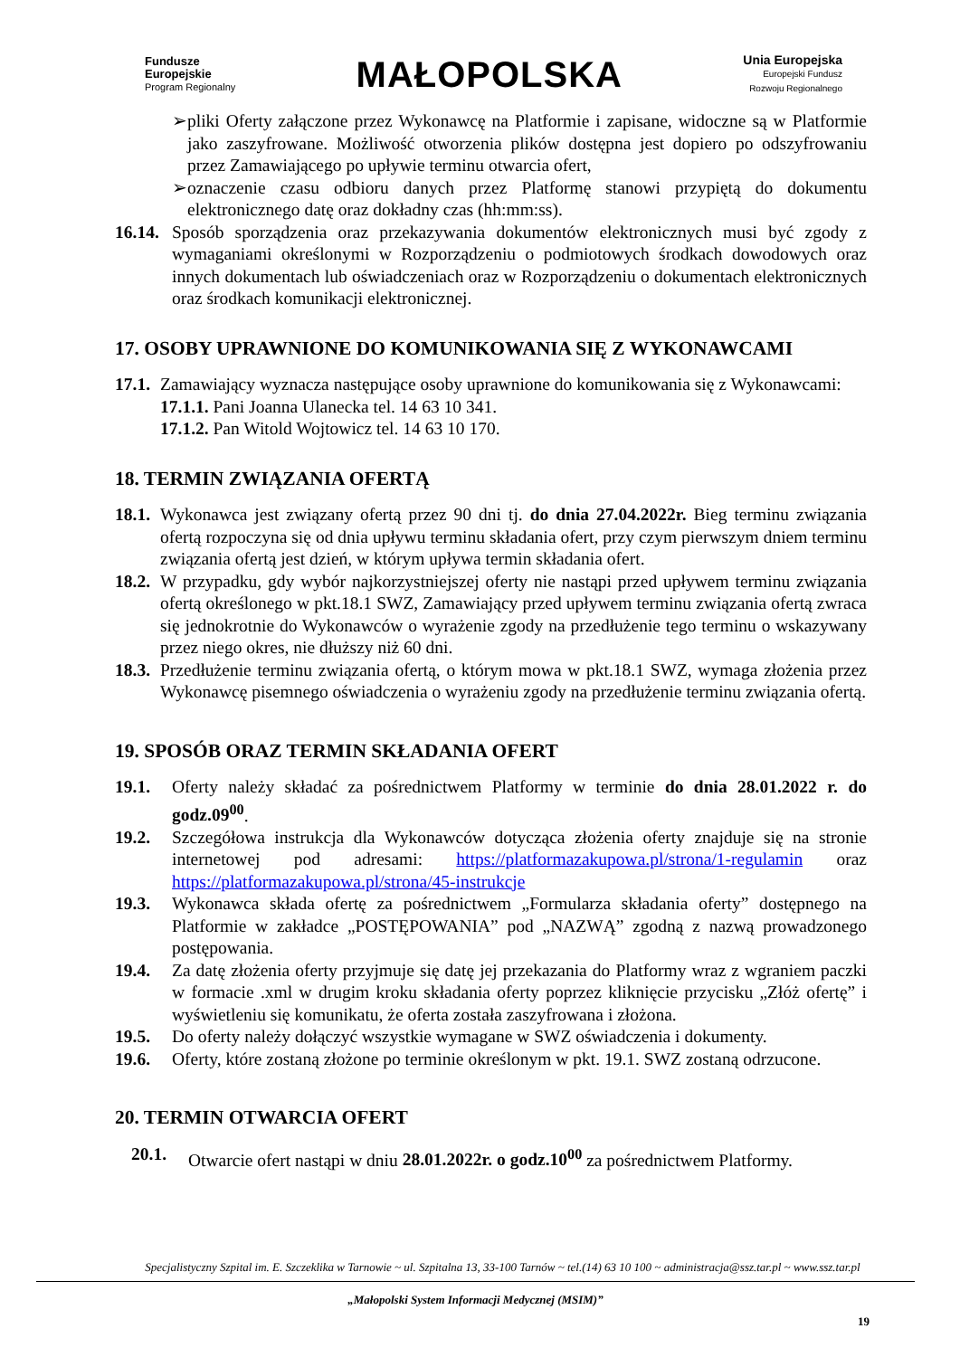Fundusze
Europejskie
Program Regionalny
MAŁOPOLSKA
Unia Europejska
Europejski Fundusz
Rozwoju Regionalnego
➢ pliki Oferty załączone przez Wykonawcę na Platformie i zapisane, widoczne są w Platformie jako zaszyfrowane. Możliwość otworzenia plików dostępna jest dopiero po odszyfrowaniu przez Zamawiającego po upływie terminu otwarcia ofert,
➢ oznaczenie czasu odbioru danych przez Platformę stanowi przypiętą do dokumentu elektronicznego datę oraz dokładny czas (hh:mm:ss).
16.14.
Sposób sporządzenia oraz przekazywania dokumentów elektronicznych musi być zgody z wymaganiami określonymi w Rozporządzeniu o podmiotowych środkach dowodowych oraz innych dokumentach lub oświadczeniach oraz w Rozporządzeniu o dokumentach elektronicznych oraz środkach komunikacji elektronicznej.
17. OSOBY UPRAWNIONE DO KOMUNIKOWANIA SIĘ Z WYKONAWCAMI
17.1.
Zamawiający wyznacza następujące osoby uprawnione do komunikowania się z Wykonawcami:
17.1.1. Pani Joanna Ulanecka tel. 14 63 10 341.
17.1.2. Pan Witold Wojtowicz tel. 14 63 10 170.
18. TERMIN ZWIĄZANIA OFERTĄ
18.1.
Wykonawca jest związany ofertą przez 90 dni tj. do dnia 27.04.2022r. Bieg terminu związania ofertą rozpoczyna się od dnia upływu terminu składania ofert, przy czym pierwszym dniem terminu związania ofertą jest dzień, w którym upływa termin składania ofert.
18.2.
W przypadku, gdy wybór najkorzystniejszej oferty nie nastąpi przed upływem terminu związania ofertą określonego w pkt.18.1 SWZ, Zamawiający przed upływem terminu związania ofertą zwraca się jednokrotnie do Wykonawców o wyrażenie zgody na przedłużenie tego terminu o wskazywany przez niego okres, nie dłuższy niż 60 dni.
18.3.
Przedłużenie terminu związania ofertą, o którym mowa w pkt.18.1 SWZ, wymaga złożenia przez Wykonawcę pisemnego oświadczenia o wyrażeniu zgody na przedłużenie terminu związania ofertą.
19. SPOSÓB ORAZ TERMIN SKŁADANIA OFERT
19.1. Oferty należy składać za pośrednictwem Platformy w terminie do dnia 28.01.2022 r. do godz.09<sup>00</sup>.
19.2. Szczegółowa instrukcja dla Wykonawców dotycząca złożenia oferty znajduje się na stronie internetowej pod adresami: https://platformazakupowa.pl/strona/1-regulamin oraz https://platformazakupowa.pl/strona/45-instrukcje
19.3. Wykonawca składa ofertę za pośrednictwem „Formularza składania oferty” dostępnego na Platformie w zakładce „POSTĘPOWANIA” pod „NAZWĄ” zgodną z nazwą prowadzonego postępowania.
19.4. Za datę złożenia oferty przyjmuje się datę jej przekazania do Platformy wraz z wgraniem paczki w formacie .xml w drugim kroku składania oferty poprzez kliknięcie przycisku „Złóż ofertę” i wyświetleniu się komunikatu, że oferta została zaszyfrowana i złożona.
19.5. Do oferty należy dołączyć wszystkie wymagane w SWZ oświadczenia i dokumenty.
19.6. Oferty, które zostaną złożone po terminie określonym w pkt. 19.1. SWZ zostaną odrzucone.
20. TERMIN OTWARCIA OFERT
20.1. Otwarcie ofert nastąpi w dniu 28.01.2022r. o godz.10<sup>00</sup> za pośrednictwem Platformy.
Specjalistyczny Szpital im. E. Szczeklika w Tarnowie ~ ul. Szpitalna 13, 33-100 Tarnów ~ tel.(14) 63 10 100 ~ administracja@ssz.tar.pl ~ www.ssz.tar.pl
„Małopolski System Informacji Medycznej (MSIM)”
19